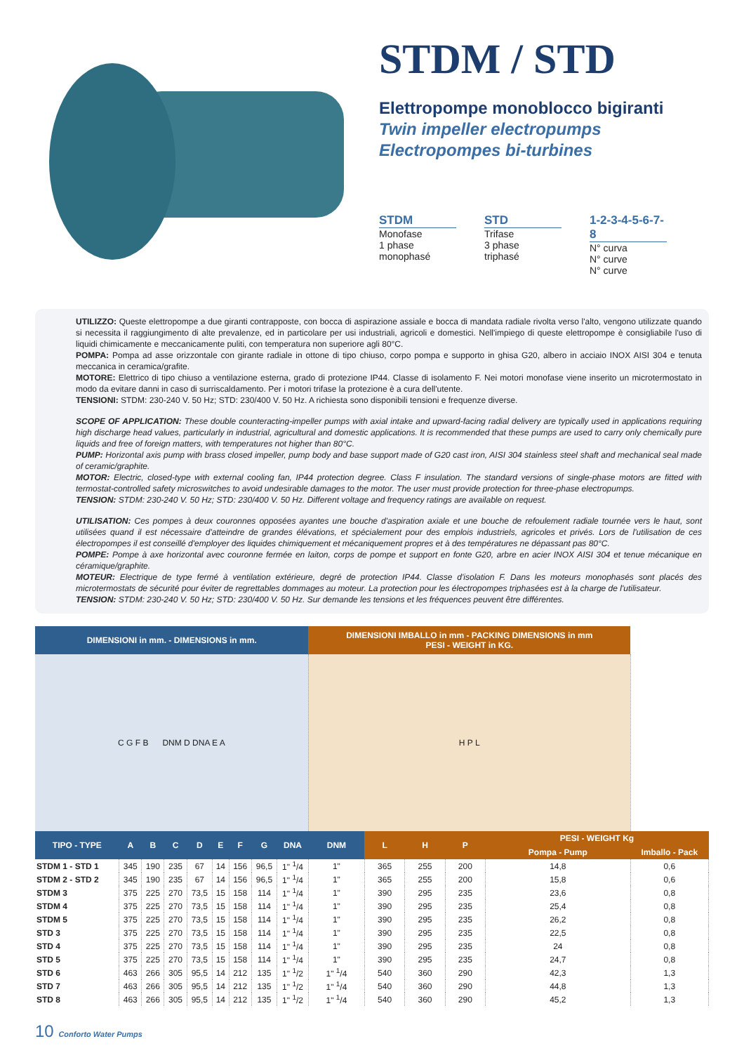STDM / STD
Elettropompe monoblocco bigiranti
Twin impeller electropumps
Electropompes bi-turbines
STDM
Monofase
1 phase
monophasé
STD
Trifase
3 phase
triphasé
1-2-3-4-5-6-7-8
N° curva
N° curve
N° curve
UTILIZZO: Queste elettropompe a due giranti contrapposte, con bocca di aspirazione assiale e bocca di mandata radiale rivolta verso l'alto, vengono utilizzate quando si necessita il raggiungimento di alte prevalenze, ed in particolare per usi industriali, agricoli e domestici. Nell'impiego di queste elettropompe è consigliabile l'uso di liquidi chimicamente e meccanicamente puliti, con temperatura non superiore agli 80°C.
POMPA: Pompa ad asse orizzontale con girante radiale in ottone di tipo chiuso, corpo pompa e supporto in ghisa G20, albero in acciaio INOX AISI 304 e tenuta meccanica in ceramica/grafite.
MOTORE: Elettrico di tipo chiuso a ventilazione esterna, grado di protezione IP44. Classe di isolamento F. Nei motori monofase viene inserito un microtermostato in modo da evitare danni in caso di surriscaldamento. Per i motori trifase la protezione è a cura dell'utente.
TENSIONI: STDM: 230-240 V. 50 Hz; STD: 230/400 V. 50 Hz. A richiesta sono disponibili tensioni e frequenze diverse.
SCOPE OF APPLICATION: These double counteracting-impeller pumps with axial intake and upward-facing radial delivery are typically used in applications requiring high discharge head values, particularly in industrial, agricultural and domestic applications. It is recommended that these pumps are used to carry only chemically pure liquids and free of foreign matters, with temperatures not higher than 80°C.
PUMP: Horizontal axis pump with brass closed impeller, pump body and base support made of G20 cast iron, AISI 304 stainless steel shaft and mechanical seal made of ceramic/graphite.
MOTOR: Electric, closed-type with external cooling fan, IP44 protection degree. Class F insulation. The standard versions of single-phase motors are fitted with termostat-controlled safety microswitches to avoid undesirable damages to the motor. The user must provide protection for three-phase electropumps.
TENSION: STDM: 230-240 V. 50 Hz; STD: 230/400 V. 50 Hz. Different voltage and frequency ratings are available on request.
UTILISATION: Ces pompes à deux couronnes opposées ayantes une bouche d'aspiration axiale et une bouche de refoulement radiale tournée vers le haut, sont utilisées quand il est nécessaire d'atteindre de grandes élévations, et spécialement pour des emplois industriels, agricoles et privés. Lors de l'utilisation de ces électropompes il est conseillé d'employer des liquides chimiquement et mécaniquement propres et à des températures ne dépassant pas 80°C.
POMPE: Pompe à axe horizontal avec couronne fermée en laiton, corps de pompe et support en fonte G20, arbre en acier INOX AISI 304 et tenue mécanique en céramique/graphite.
MOTEUR: Electrique de type fermé à ventilation extérieure, degré de protection IP44. Classe d'isolation F. Dans les moteurs monophasés sont placés des microtermostats de sécurité pour éviter de regrettables dommages au moteur. La protection pour les électropompes triphasées est à la charge de l'utilisateur.
TENSION: STDM: 230-240 V. 50 Hz; STD: 230/400 V. 50 Hz. Sur demande les tensions et les fréquences peuvent être différentes.
| DIMENSIONI in mm. - DIMENSIONS in mm. | | | | | | | | | DIMENSIONI IMBALLO in mm - PACKING DIMENSIONS in mm PESI - WEIGHT in KG. | | | | | |
| --- | --- | --- | --- | --- | --- | --- | --- | --- | --- | --- | --- | --- | --- | --- |
| C G F B DNM D DNA E A | | | | | | | | | H P L | | | | | |
| TIPO - TYPE | A | B | C | D | E | F | G | DNA | DNM | L | H | P | PESI - WEIGHT Kg | |
| | | | | | | | | | | | | | Pompa - Pump | Imballo - Pack |
| STDM 1 - STD 1 | 345 | 190 | 235 | 67 | 14 | 156 | 96,5 | 1" <sup>1</sup>/4 | 1" | 365 | 255 | 200 | 14,8 | 0,6 |
| STDM 2 - STD 2 | 345 | 190 | 235 | 67 | 14 | 156 | 96,5 | 1" <sup>1</sup>/4 | 1" | 365 | 255 | 200 | 15,8 | 0,6 |
| STDM 3 | 375 | 225 | 270 | 73,5 | 15 | 158 | 114 | 1" <sup>1</sup>/4 | 1" | 390 | 295 | 235 | 23,6 | 0,8 |
| STDM 4 | 375 | 225 | 270 | 73,5 | 15 | 158 | 114 | 1" <sup>1</sup>/4 | 1" | 390 | 295 | 235 | 25,4 | 0,8 |
| STDM 5 | 375 | 225 | 270 | 73,5 | 15 | 158 | 114 | 1" <sup>1</sup>/4 | 1" | 390 | 295 | 235 | 26,2 | 0,8 |
| STD 3 | 375 | 225 | 270 | 73,5 | 15 | 158 | 114 | 1" <sup>1</sup>/4 | 1" | 390 | 295 | 235 | 22,5 | 0,8 |
| STD 4 | 375 | 225 | 270 | 73,5 | 15 | 158 | 114 | 1" <sup>1</sup>/4 | 1" | 390 | 295 | 235 | 24 | 0,8 |
| STD 5 | 375 | 225 | 270 | 73,5 | 15 | 158 | 114 | 1" <sup>1</sup>/4 | 1" | 390 | 295 | 235 | 24,7 | 0,8 |
| STD 6 | 463 | 266 | 305 | 95,5 | 14 | 212 | 135 | 1" <sup>1</sup>/2 | 1" <sup>1</sup>/4 | 540 | 360 | 290 | 42,3 | 1,3 |
| STD 7 | 463 | 266 | 305 | 95,5 | 14 | 212 | 135 | 1" <sup>1</sup>/2 | 1" <sup>1</sup>/4 | 540 | 360 | 290 | 44,8 | 1,3 |
| STD 8 | 463 | 266 | 305 | 95,5 | 14 | 212 | 135 | 1" <sup>1</sup>/2 | 1" <sup>1</sup>/4 | 540 | 360 | 290 | 45,2 | 1,3 |
10 Conforto Water Pumps